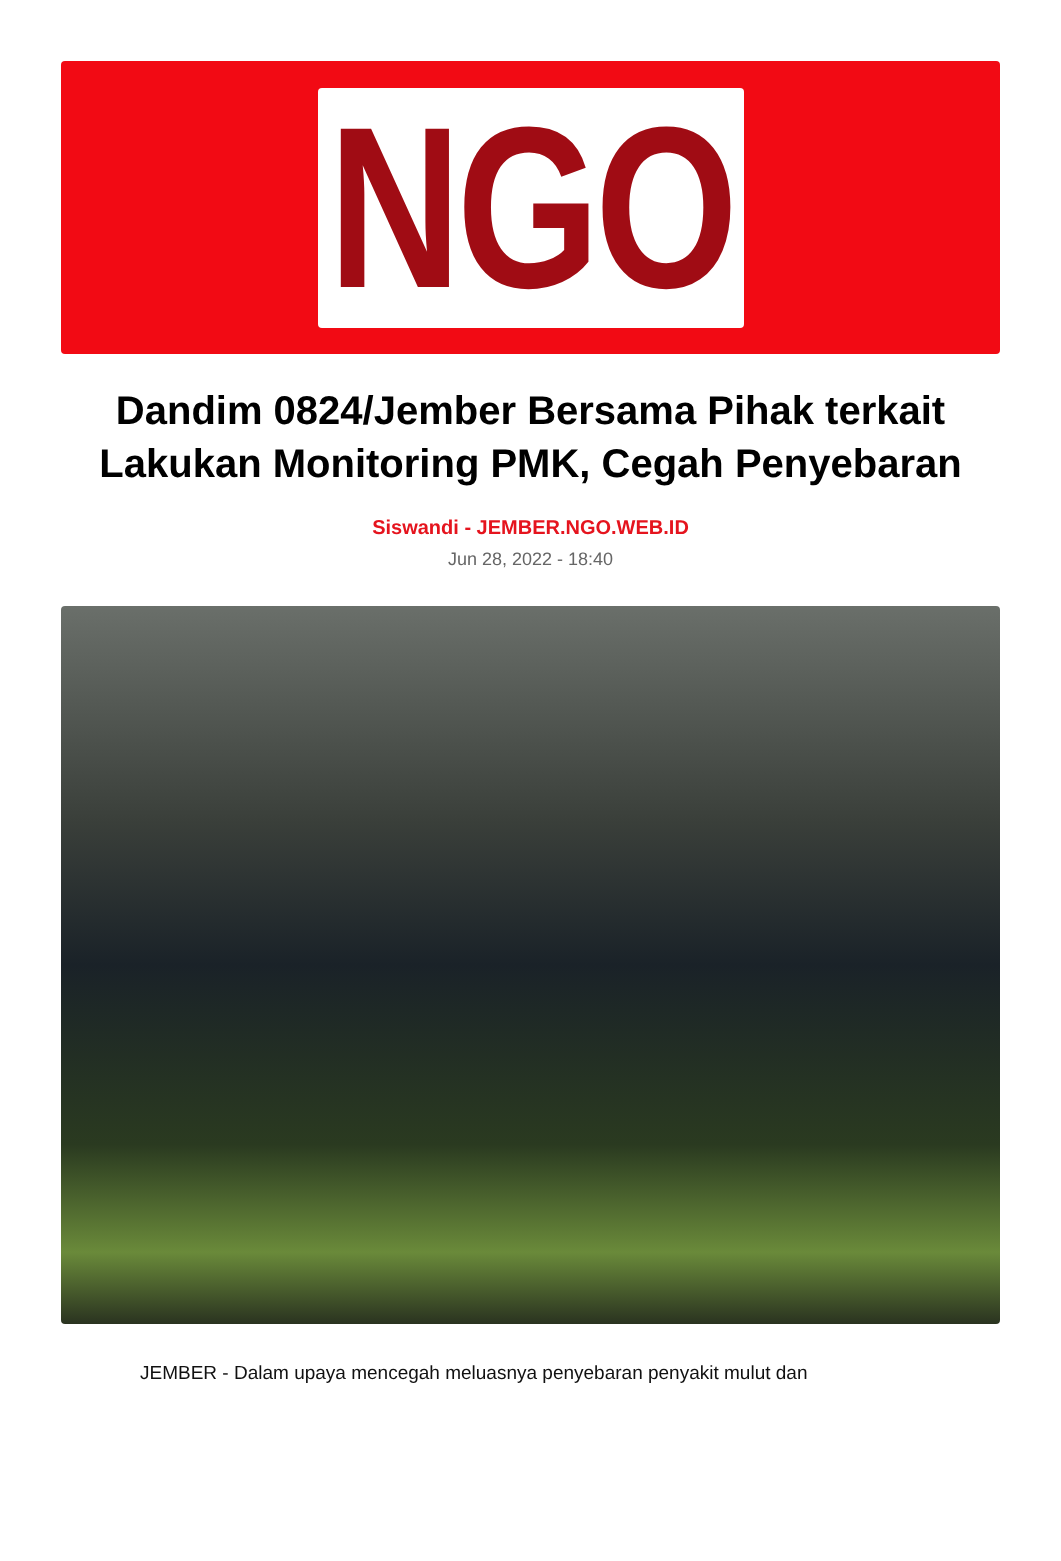NGO
Dandim 0824/Jember Bersama Pihak terkait Lakukan Monitoring PMK, Cegah Penyebaran
Siswandi - JEMBER.NGO.WEB.ID
Jun 28, 2022 - 18:40
JEMBER - Dalam upaya mencegah meluasnya penyebaran penyakit mulut dan